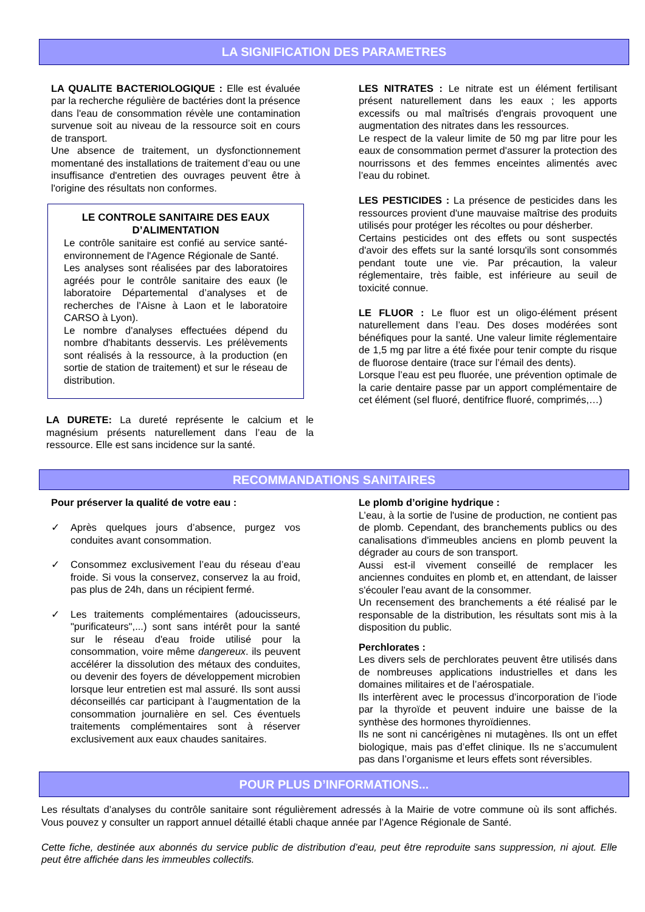LA SIGNIFICATION DES PARAMETRES
LA QUALITE BACTERIOLOGIQUE : Elle est évaluée par la recherche régulière de bactéries dont la présence dans l'eau de consommation révèle une contamination survenue soit au niveau de la ressource soit en cours de transport.
Une absence de traitement, un dysfonctionnement momentané des installations de traitement d’eau ou une insuffisance d'entretien des ouvrages peuvent être à l'origine des résultats non conformes.
LE CONTROLE SANITAIRE DES EAUX D’ALIMENTATION
Le contrôle sanitaire est confié au service santé-environnement de l'Agence Régionale de Santé.
Les analyses sont réalisées par des laboratoires agréés pour le contrôle sanitaire des eaux (le laboratoire Départemental d’analyses et de recherches de l’Aisne à Laon et le laboratoire CARSO à Lyon).
Le nombre d'analyses effectuées dépend du nombre d'habitants desservis. Les prélèvements sont réalisés à la ressource, à la production (en sortie de station de traitement) et sur le réseau de distribution.
LA DURETE: La dureté représente le calcium et le magnésium présents naturellement dans l’eau de la ressource. Elle est sans incidence sur la santé.
LES NITRATES : Le nitrate est un élément fertilisant présent naturellement dans les eaux ; les apports excessifs ou mal maîtrisés d'engrais provoquent une augmentation des nitrates dans les ressources.
Le respect de la valeur limite de 50 mg par litre pour les eaux de consommation permet d'assurer la protection des nourrissons et des femmes enceintes alimentés avec l’eau du robinet.
LES PESTICIDES : La présence de pesticides dans les ressources provient d'une mauvaise maîtrise des produits utilisés pour protéger les récoltes ou pour désherber.
Certains pesticides ont des effets ou sont suspectés d'avoir des effets sur la santé lorsqu'ils sont consommés pendant toute une vie. Par précaution, la valeur réglementaire, très faible, est inférieure au seuil de toxicité connue.
LE FLUOR : Le fluor est un oligo-élément présent naturellement dans l’eau. Des doses modérées sont bénéfiques pour la santé. Une valeur limite réglementaire de 1,5 mg par litre a été fixée pour tenir compte du risque de fluorose dentaire (trace sur l’émail des dents).
Lorsque l’eau est peu fluorée, une prévention optimale de la carie dentaire passe par un apport complémentaire de cet élément (sel fluoré, dentifrice fluoré, comprimés,…)
RECOMMANDATIONS SANITAIRES
Pour préserver la qualité de votre eau :
✓ Après quelques jours d’absence, purgez vos conduites avant consommation.
✓ Consommez exclusivement l’eau du réseau d’eau froide. Si vous la conservez, conservez la au froid, pas plus de 24h, dans un récipient fermé.
✓ Les traitements complémentaires (adoucisseurs, "purificateurs",...) sont sans intérêt pour la santé sur le réseau d'eau froide utilisé pour la consommation, voire même dangereux. ils peuvent accélérer la dissolution des métaux des conduites, ou devenir des foyers de développement microbien lorsque leur entretien est mal assuré. Ils sont aussi déconseillés car participant à l’augmentation de la consommation journalière en sel. Ces éventuels traitements complémentaires sont à réserver exclusivement aux eaux chaudes sanitaires.
Le plomb d’origine hydrique :
L’eau, à la sortie de l'usine de production, ne contient pas de plomb. Cependant, des branchements publics ou des canalisations d'immeubles anciens en plomb peuvent la dégrader au cours de son transport.
Aussi est-il vivement conseillé de remplacer les anciennes conduites en plomb et, en attendant, de laisser s'écouler l'eau avant de la consommer.
Un recensement des branchements a été réalisé par le responsable de la distribution, les résultats sont mis à la disposition du public.
Perchlorates :
Les divers sels de perchlorates peuvent être utilisés dans de nombreuses applications industrielles et dans les domaines militaires et de l’aérospatiale.
Ils interfèrent avec le processus d’incorporation de l’iode par la thyroïde et peuvent induire une baisse de la synthèse des hormones thyroïdiennes.
Ils ne sont ni cancérigènes ni mutagènes. Ils ont un effet biologique, mais pas d’effet clinique. Ils ne s’accumulent pas dans l’organisme et leurs effets sont réversibles.
POUR PLUS D’INFORMATIONS...
Les résultats d’analyses du contrôle sanitaire sont régulièrement adressés à la Mairie de votre commune où ils sont affichés. Vous pouvez y consulter un rapport annuel détaillé établi chaque année par l’Agence Régionale de Santé.
Cette fiche, destinée aux abonnés du service public de distribution d’eau, peut être reproduite sans suppression, ni ajout. Elle peut être affichée dans les immeubles collectifs.